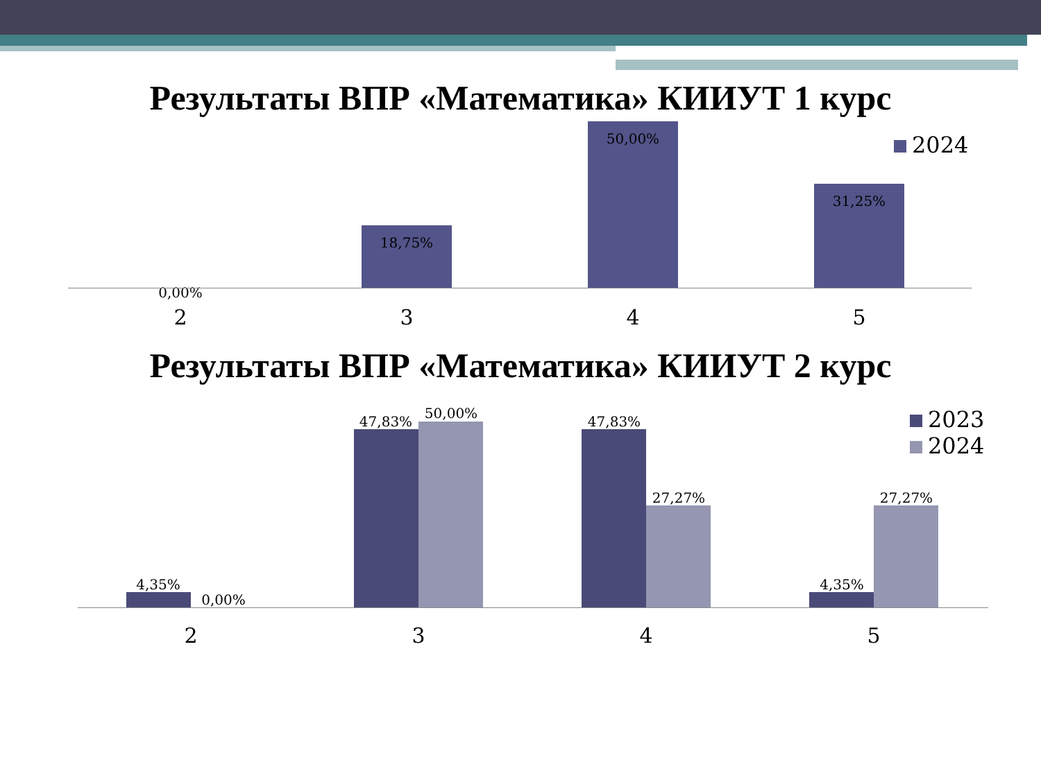Результаты ВПР «Математика» КИИУТ 1 курс
2024
0,00%
18,75%
50,00%
31,25%
2 3 4 5
Результаты ВПР «Математика» КИИУТ 2 курс
2023
2024
4,35%
0,00%
47,83%
50,00%
47,83%
27,27%
4,35%
27,27%
2 3 4 5